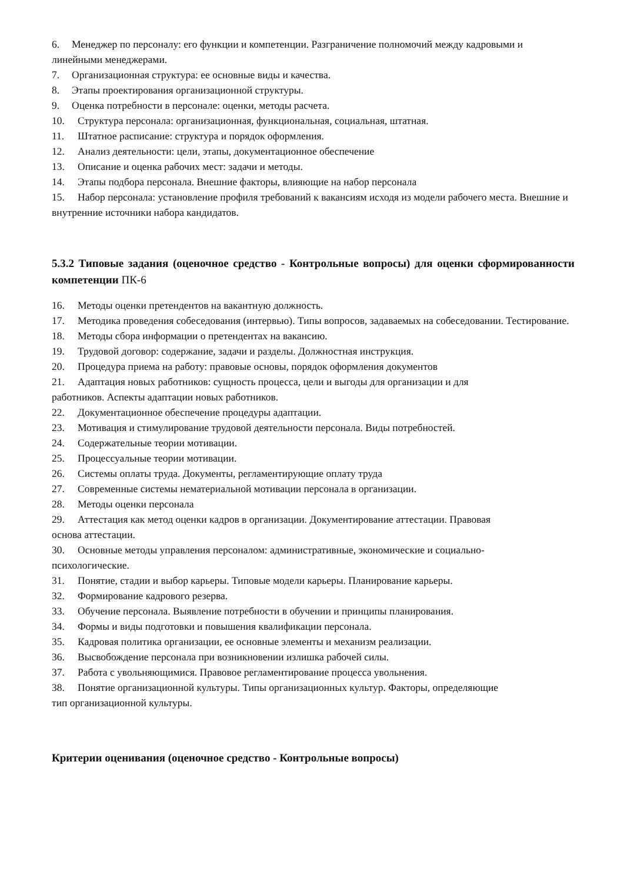6. Менеджер по персоналу: его функции и компетенции. Разграничение полномочий между кадровыми и линейными менеджерами.
7. Организационная структура: ее основные виды и качества.
8. Этапы проектирования организационной структуры.
9. Оценка потребности в персонале: оценки, методы расчета.
10. Структура персонала: организационная, функциональная, социальная, штатная.
11. Штатное расписание: структура и порядок оформления.
12. Анализ деятельности: цели, этапы, документационное обеспечение
13. Описание и оценка рабочих мест: задачи и методы.
14. Этапы подбора персонала. Внешние факторы, влияющие на набор персонала
15. Набор персонала: установление профиля требований к вакансиям исходя из модели рабочего места. Внешние и внутренние источники набора кандидатов.
5.3.2 Типовые задания (оценочное средство - Контрольные вопросы) для оценки сформированности компетенции ПК-6
16. Методы оценки претендентов на вакантную должность.
17. Методика проведения собеседования (интервью). Типы вопросов, задаваемых на собеседовании. Тестирование.
18. Методы сбора информации о претендентах на вакансию.
19. Трудовой договор: содержание, задачи и разделы. Должностная инструкция.
20. Процедура приема на работу: правовые основы, порядок оформления документов
21. Адаптация новых работников: сущность процесса, цели и выгоды для организации и для
работников. Аспекты адаптации новых работников.
22. Документационное обеспечение процедуры адаптации.
23. Мотивация и стимулирование трудовой деятельности персонала. Виды потребностей.
24. Содержательные теории мотивации.
25. Процессуальные теории мотивации.
26. Системы оплаты труда. Документы, регламентирующие оплату труда
27. Современные системы нематериальной мотивации персонала в организации.
28. Методы оценки персонала
29. Аттестация как метод оценки кадров в организации. Документирование аттестации. Правовая
основа аттестации.
30. Основные методы управления персоналом: административные, экономические и социально-
психологические.
31. Понятие, стадии и выбор карьеры. Типовые модели карьеры. Планирование карьеры.
32. Формирование кадрового резерва.
33. Обучение персонала. Выявление потребности в обучении и принципы планирования.
34. Формы и виды подготовки и повышения квалификации персонала.
35. Кадровая политика организации, ее основные элементы и механизм реализации.
36. Высвобождение персонала при возникновении излишка рабочей силы.
37. Работа с увольняющимися. Правовое регламентирование процесса увольнения.
38. Понятие организационной культуры. Типы организационных культур. Факторы, определяющие
тип организационной культуры.
Критерии оценивания (оценочное средство - Контрольные вопросы)